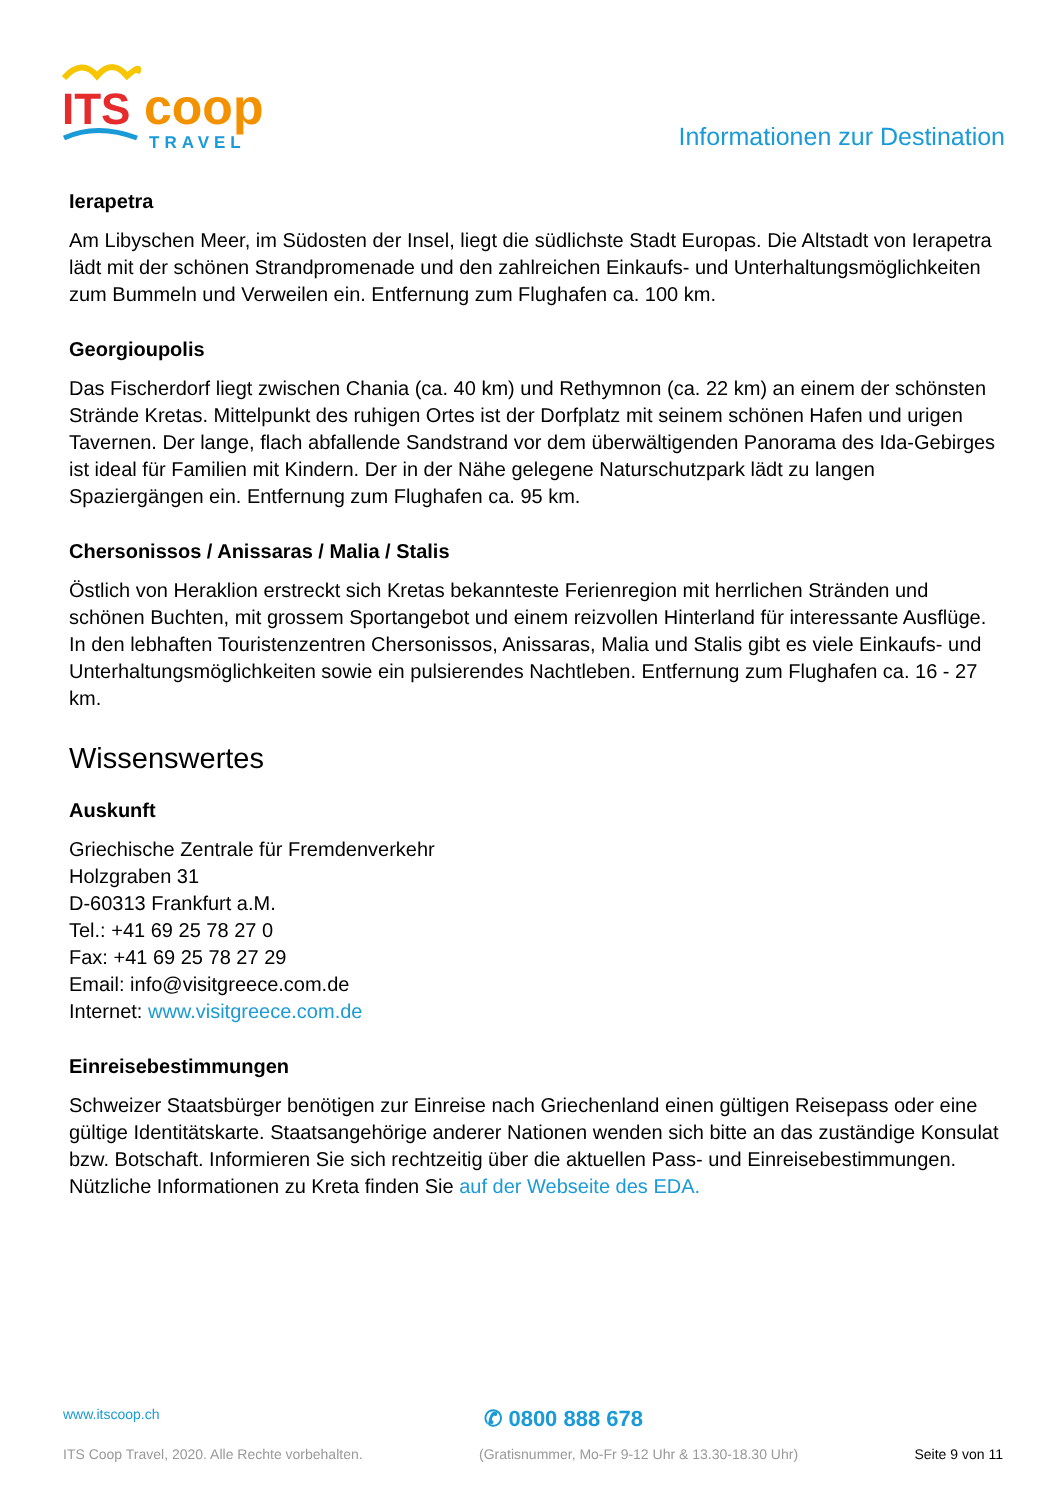ITS
coop
TRAVEL
Informationen zur Destination
Ierapetra
Am Libyschen Meer, im Südosten der Insel, liegt die südlichste Stadt Europas. Die Altstadt von Ierapetra lädt mit der schönen Strandpromenade und den zahlreichen Einkaufs- und Unterhaltungsmöglichkeiten zum Bummeln und Verweilen ein. Entfernung zum Flughafen ca. 100 km.
Georgioupolis
Das Fischerdorf liegt zwischen Chania (ca. 40 km) und Rethymnon (ca. 22 km) an einem der schönsten Strände Kretas. Mittelpunkt des ruhigen Ortes ist der Dorfplatz mit seinem schönen Hafen und urigen Tavernen. Der lange, flach abfallende Sandstrand vor dem überwältigenden Panorama des Ida-Gebirges ist ideal für Familien mit Kindern. Der in der Nähe gelegene Naturschutzpark lädt zu langen Spaziergängen ein. Entfernung zum Flughafen ca. 95 km.
Chersonissos / Anissaras / Malia / Stalis
Östlich von Heraklion erstreckt sich Kretas bekannteste Ferienregion mit herrlichen Stränden und schönen Buchten, mit grossem Sportangebot und einem reizvollen Hinterland für interessante Ausflüge. In den lebhaften Touristenzentren Chersonissos, Anissaras, Malia und Stalis gibt es viele Einkaufs- und Unterhaltungsmöglichkeiten sowie ein pulsierendes Nachtleben. Entfernung zum Flughafen ca. 16 - 27 km.
Wissenswertes
Auskunft
Griechische Zentrale für Fremdenverkehr
Holzgraben 31
D-60313 Frankfurt a.M.
Tel.: +41 69 25 78 27 0
Fax: +41 69 25 78 27 29
Email: info@visitgreece.com.de
Internet: www.visitgreece.com.de
Einreisebestimmungen
Schweizer Staatsbürger benötigen zur Einreise nach Griechenland einen gültigen Reisepass oder eine gültige Identitätskarte. Staatsangehörige anderer Nationen wenden sich bitte an das zuständige Konsulat bzw. Botschaft. Informieren Sie sich rechtzeitig über die aktuellen Pass- und Einreisebestimmungen. Nützliche Informationen zu Kreta finden Sie auf der Webseite des EDA.
www.itscoop.ch ✆ 0800 888 678
ITS Coop Travel, 2020. Alle Rechte vorbehalten. (Gratisnummer, Mo-Fr 9-12 Uhr & 13.30-18.30 Uhr) Seite 9 von 11